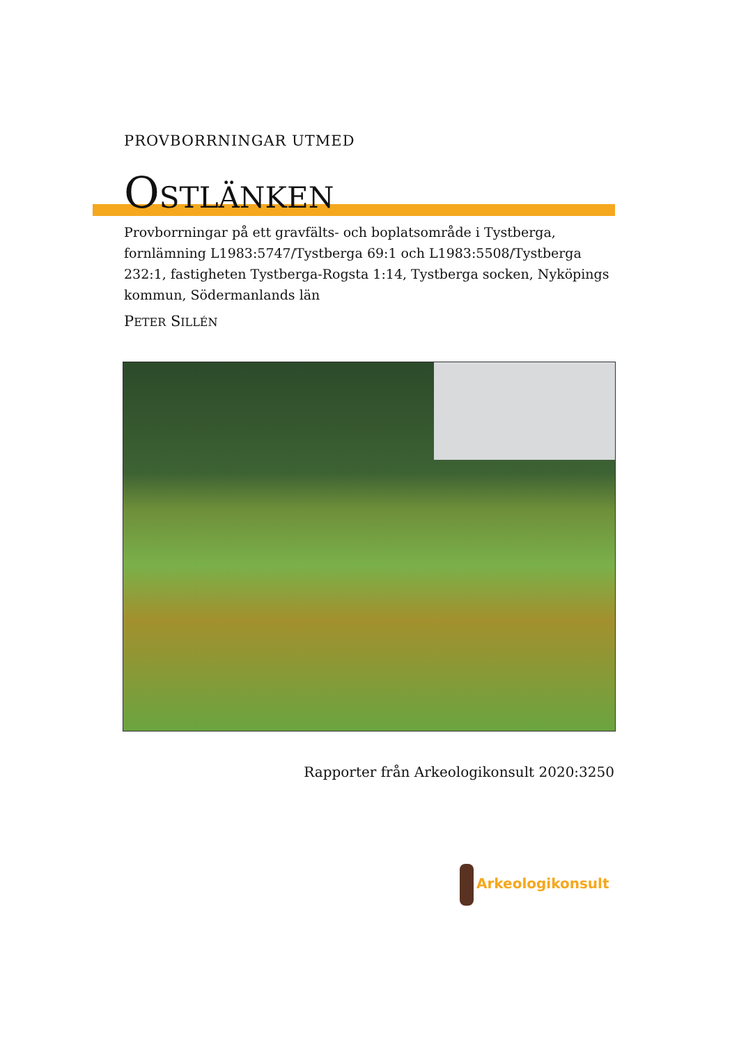PROVBORRNINGAR UTMED
OSTLÄNKEN
Provborrningar på ett gravfälts- och boplatsområde i Tystberga, fornlämning L1983:5747/Tystberga 69:1 och L1983:5508/Tystberga 232:1, fastigheten Tystberga-Rogsta 1:14, Tystberga socken, Nyköpings kommun, Södermanlands län
PETER SILLÉN
Rapporter från Arkeologikonsult 2020:3250
Arkeologikonsult